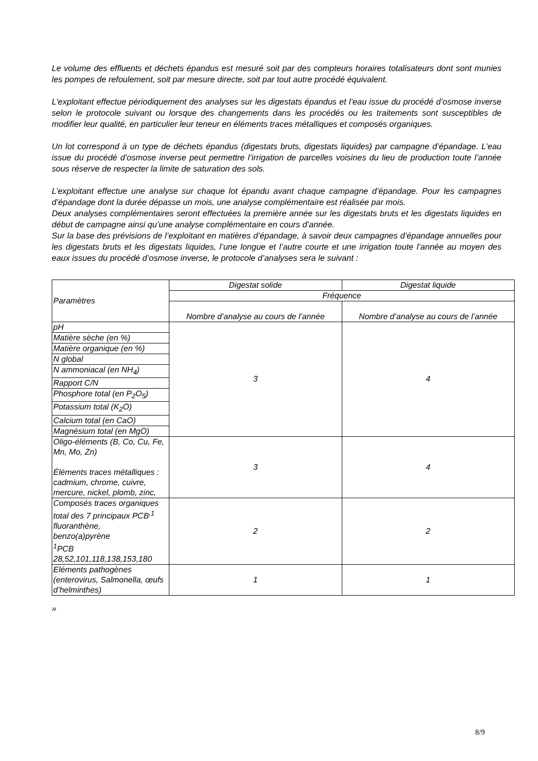Le volume des effluents et déchets épandus est mesuré soit par des compteurs horaires totalisateurs dont sont munies les pompes de refoulement, soit par mesure directe, soit par tout autre procédé équivalent.
L'exploitant effectue périodiquement des analyses sur les digestats épandus et l’eau issue du procédé d’osmose inverse selon le protocole suivant ou lorsque des changements dans les procédés ou les traitements sont susceptibles de modifier leur qualité, en particulier leur teneur en éléments traces métalliques et composés organiques.
Un lot correspond à un type de déchets épandus (digestats bruts, digestats liquides) par campagne d’épandage. L’eau issue du procédé d’osmose inverse peut permettre l’irrigation de parcelles voisines du lieu de production toute l’année sous réserve de respecter la limite de saturation des sols.
L’exploitant effectue une analyse sur chaque lot épandu avant chaque campagne d’épandage. Pour les campagnes d’épandage dont la durée dépasse un mois, une analyse complémentaire est réalisée par mois.
Deux analyses complémentaires seront effectuées la première année sur les digestats bruts et les digestats liquides en début de campagne ainsi qu’une analyse complémentaire en cours d’année.
Sur la base des prévisions de l’exploitant en matières d’épandage, à savoir deux campagnes d’épandage annuelles pour les digestats bruts et les digestats liquides, l’une longue et l’autre courte et une irrigation toute l’année au moyen des eaux issues du procédé d’osmose inverse, le protocole d’analyses sera le suivant :
| Paramètres | Digestat solide | Digestat liquide |
| | Fréquence | |
| | Nombre d’analyse au cours de l’année | Nombre d’analyse au cours de l’année |
| pH | 3 | 4 |
| Matière sèche (en %) | | |
| Matière organique (en %) | | |
| N global | | |
| N ammoniacal (en NH<sub>4</sub>) | | |
| Rapport C/N | | |
| Phosphore total (en P<sub>2</sub>O<sub>5</sub>) | | |
| Potassium total (K<sub>2</sub>O) | | |
| Calcium total (en CaO) | | |
| Magnésium total (en MgO) | | |
| Oligo-éléments (B, Co, Cu, Fe, Mn, Mo, Zn) Éléments traces métalliques : cadmium, chrome, cuivre, mercure, nickel, plomb, zinc, | 3 | 4 |
| Composés traces organiques total des 7 principaux PCB<sup>,1</sup> fluoranthène, benzo(a)pyrène <sup>1</sup> PCB 28,52,101,118,138,153,180 | 2 | 2 |
| Eléments pathogènes (enterovirus, Salmonella, œufs d’helminthes) | 1 | 1 |
»
8/9